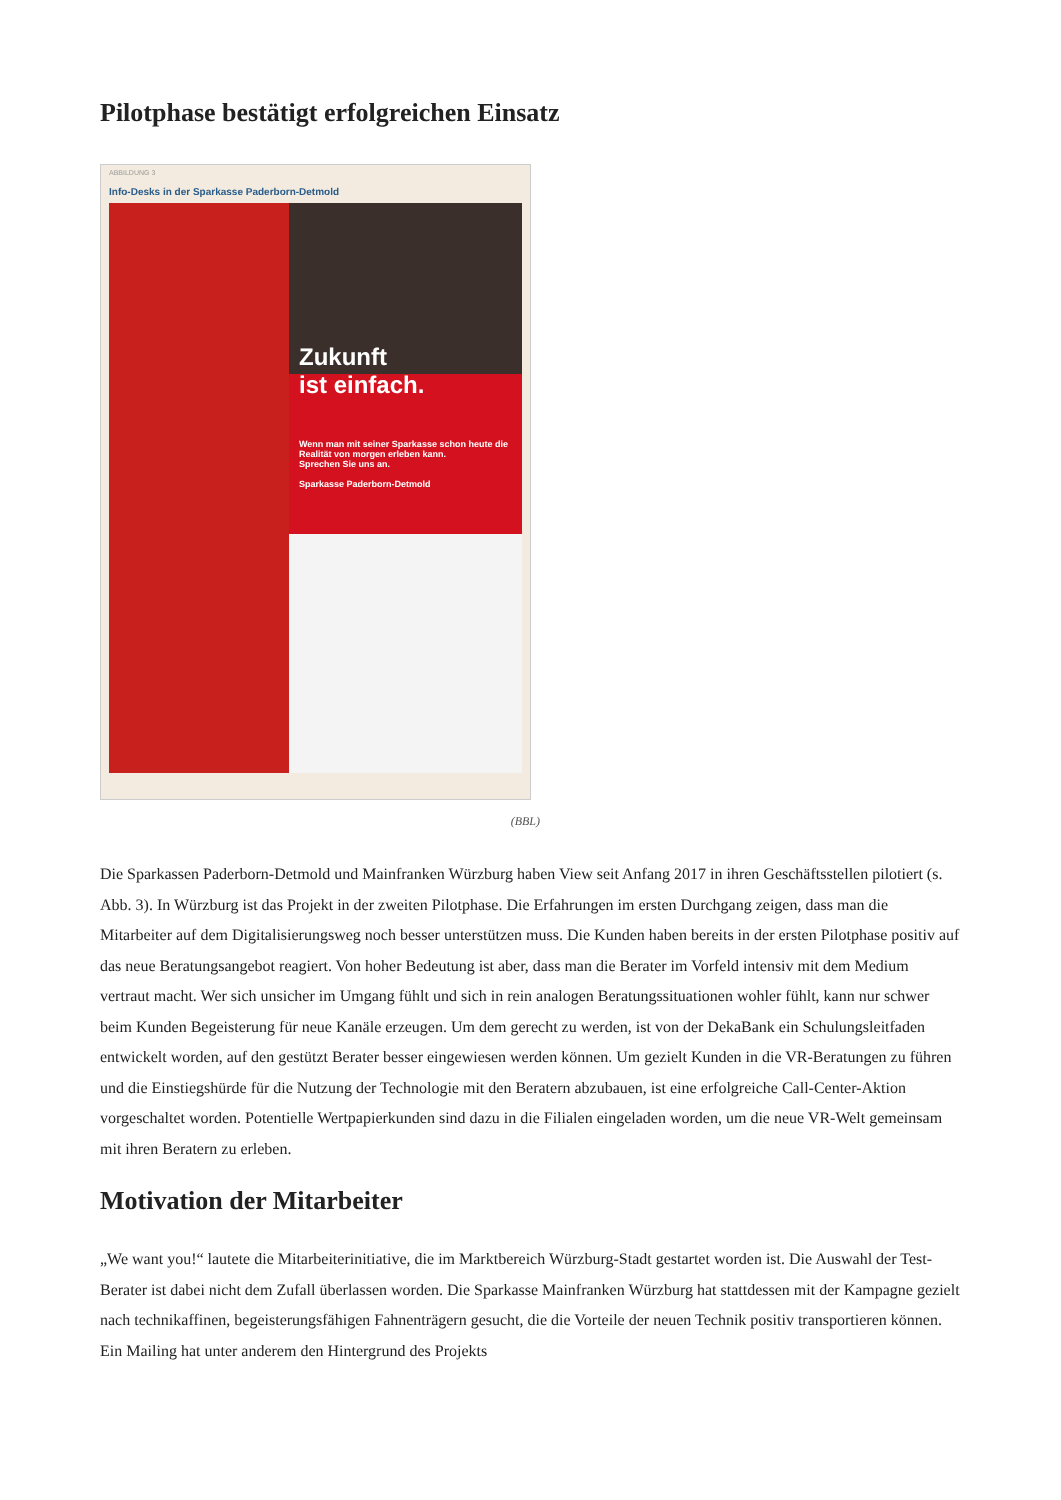Pilotphase bestätigt erfolgreichen Einsatz
ABBILDUNG 3
Info-Desks in der Sparkasse Paderborn-Detmold
Zukunft
ist einfach.
Wenn man mit seiner Sparkasse schon heute die Realität von morgen erleben kann.
Sprechen Sie uns an.
Sparkasse Paderborn-Detmold
(BBL)
Die Sparkassen Paderborn-Detmold und Mainfranken Würzburg haben View seit Anfang 2017 in ihren Geschäftsstellen pilotiert (s. Abb. 3). In Würzburg ist das Projekt in der zweiten Pilotphase. Die Erfahrungen im ersten Durchgang zeigen, dass man die Mitarbeiter auf dem Digitalisierungsweg noch besser unterstützen muss. Die Kunden haben bereits in der ersten Pilotphase positiv auf das neue Beratungsangebot reagiert. Von hoher Bedeutung ist aber, dass man die Berater im Vorfeld intensiv mit dem Medium vertraut macht. Wer sich unsicher im Umgang fühlt und sich in rein analogen Beratungssituationen wohler fühlt, kann nur schwer beim Kunden Begeisterung für neue Kanäle erzeugen. Um dem gerecht zu werden, ist von der DekaBank ein Schulungsleitfaden entwickelt worden, auf den gestützt Berater besser eingewiesen werden können. Um gezielt Kunden in die VR-Beratungen zu führen und die Einstiegshürde für die Nutzung der Technologie mit den Beratern abzubauen, ist eine erfolgreiche Call-Center-Aktion vorgeschaltet worden. Potentielle Wertpapierkunden sind dazu in die Filialen eingeladen worden, um die neue VR-Welt gemeinsam mit ihren Beratern zu erleben.
Motivation der Mitarbeiter
„We want you!“ lautete die Mitarbeiterinitiative, die im Marktbereich Würzburg-Stadt gestartet worden ist. Die Auswahl der Test-Berater ist dabei nicht dem Zufall überlassen worden. Die Sparkasse Mainfranken Würzburg hat stattdessen mit der Kampagne gezielt nach technikaffinen, begeisterungsfähigen Fahnenträgern gesucht, die die Vorteile der neuen Technik positiv transportieren können. Ein Mailing hat unter anderem den Hintergrund des Projekts